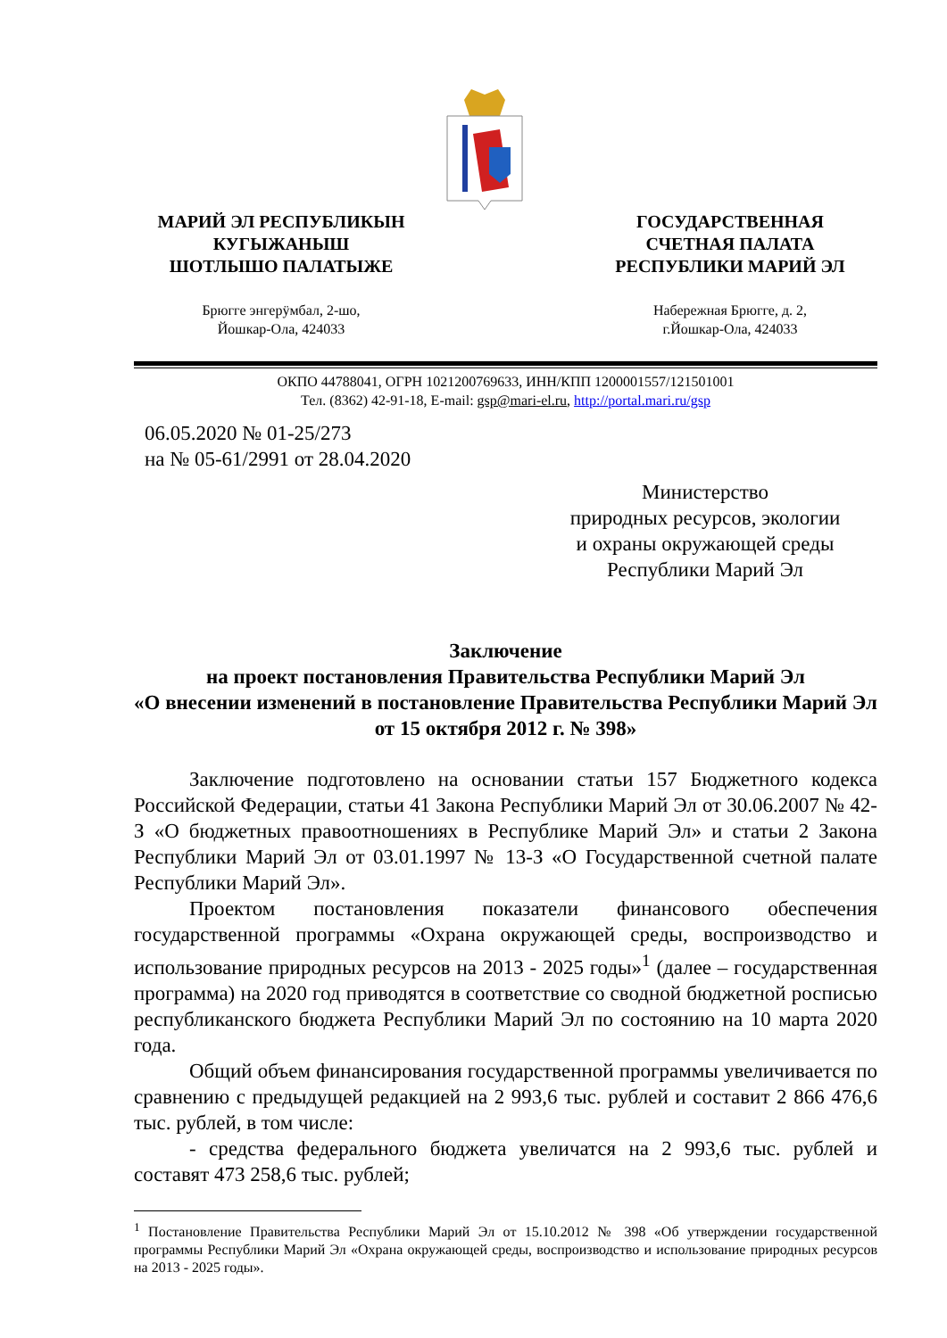МАРИЙ ЭЛ РЕСПУБЛИКЫН
КУГЫЖАНЫШ
ШОТЛЫШО ПАЛАТЫЖЕ
ГОСУДАРСТВЕННАЯ
СЧЕТНАЯ ПАЛАТА
РЕСПУБЛИКИ МАРИЙ ЭЛ
Брюгге энгерӱмбал, 2-шо,
Йошкар-Ола, 424033
Набережная Брюгге, д. 2,
г.Йошкар-Ола, 424033
ОКПО 44788041, ОГРН 1021200769633, ИНН/КПП 1200001557/121501001
Тел. (8362) 42-91-18, E-mail: gsp@mari-el.ru, http://portal.mari.ru/gsp
06.05.2020 № 01-25/273
на № 05-61/2991 от 28.04.2020
Министерство
природных ресурсов, экологии
и охраны окружающей среды
Республики Марий Эл
Заключение
на проект постановления Правительства Республики Марий Эл
«О внесении изменений в постановление Правительства Республики Марий Эл от 15 октября 2012 г. № 398»
Заключение подготовлено на основании статьи 157 Бюджетного кодекса Российской Федерации, статьи 41 Закона Республики Марий Эл от 30.06.2007 № 42-З «О бюджетных правоотношениях в Республике Марий Эл» и статьи 2 Закона Республики Марий Эл от 03.01.1997 № 13-З «О Государственной счетной палате Республики Марий Эл».
Проектом постановления показатели финансового обеспечения государственной программы «Охрана окружающей среды, воспроизводство и использование природных ресурсов на 2013 - 2025 годы»<sup>1</sup> (далее – государственная программа) на 2020 год приводятся в соответствие со сводной бюджетной росписью республиканского бюджета Республики Марий Эл по состоянию на 10 марта 2020 года.
Общий объем финансирования государственной программы увеличивается по сравнению с предыдущей редакцией на 2 993,6 тыс. рублей и составит 2 866 476,6 тыс. рублей, в том числе:
- средства федерального бюджета увеличатся на 2 993,6 тыс. рублей и составят 473 258,6 тыс. рублей;
<sup>1</sup> Постановление Правительства Республики Марий Эл от 15.10.2012 № 398 «Об утверждении государственной программы Республики Марий Эл «Охрана окружающей среды, воспроизводство и использование природных ресурсов на 2013 - 2025 годы».